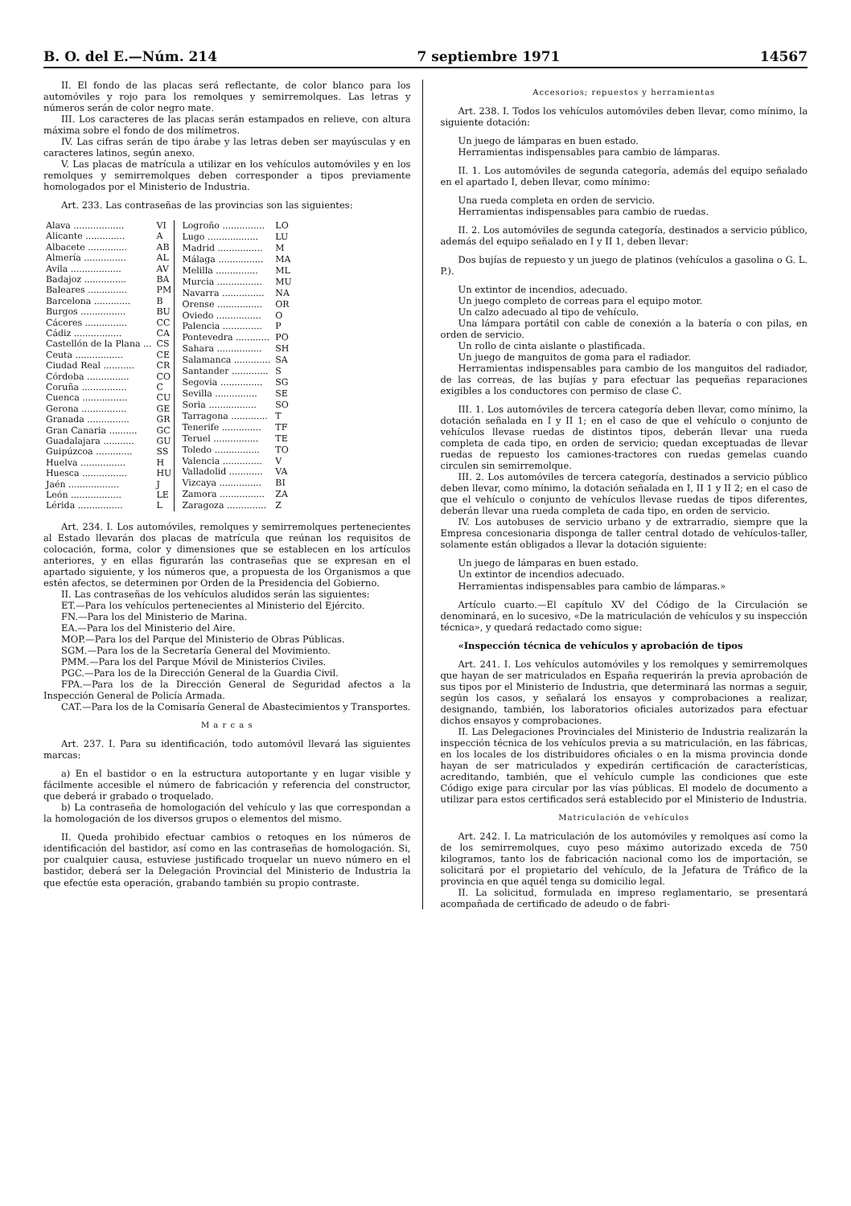B. O. del E.—Núm. 214 7 septiembre 1971 14567
II. El fondo de las placas será reflectante, de color blanco para los automóviles y rojo para los remolques y semirremolques. Las letras y números serán de color negro mate.
III. Los caracteres de las placas serán estampados en relieve, con altura máxima sobre el fondo de dos milímetros.
IV. Las cifras serán de tipo árabe y las letras deben ser mayúsculas y en caracteres latinos, según anexo.
V. Las placas de matrícula a utilizar en los vehículos automóviles y en los remolques y semirremolques deben corresponder a tipos previamente homologados por el Ministerio de Industria.
Art. 233. Las contraseñas de las provincias son las siguientes:
| Alava .................. | VI |
| Alicante .............. | A |
| Albacete .............. | AB |
| Almería ............... | AL |
| Avila .................. | AV |
| Badajoz ............... | BA |
| Baleares .............. | PM |
| Barcelona ............. | B |
| Burgos ................ | BU |
| Cáceres ............... | CC |
| Cádiz ................. | CA |
| Castellón de la Plana ... | CS |
| Ceuta ................. | CE |
| Ciudad Real ........... | CR |
| Córdoba ............... | CO |
| Coruña ................ | C |
| Cuenca ................ | CU |
| Gerona ................ | GE |
| Granada ............... | GR |
| Gran Canaria .......... | GC |
| Guadalajara ........... | GU |
| Guipúzcoa ............. | SS |
| Huelva ................ | H |
| Huesca ................ | HU |
| Jaén .................. | J |
| León .................. | LE |
| Lérida ................ | L |
| Logroño ............... | LO |
| Lugo .................. | LU |
| Madrid ................ | M |
| Málaga ................ | MA |
| Melilla ............... | ML |
| Murcia ................ | MU |
| Navarra ............... | NA |
| Orense ................ | OR |
| Oviedo ................ | O |
| Palencia .............. | P |
| Pontevedra ............ | PO |
| Sahara ................ | SH |
| Salamanca ............. | SA |
| Santander ............. | S |
| Segovia ............... | SG |
| Sevilla ............... | SE |
| Soria ................. | SO |
| Tarragona ............. | T |
| Tenerife .............. | TF |
| Teruel ................ | TE |
| Toledo ................ | TO |
| Valencia .............. | V |
| Valladolid ............ | VA |
| Vizcaya ............... | BI |
| Zamora ................ | ZA |
| Zaragoza .............. | Z |
Art. 234. I. Los automóviles, remolques y semirremolques pertenecientes al Estado llevarán dos placas de matrícula que reúnan los requisitos de colocación, forma, color y dimensiones que se establecen en los artículos anteriores, y en ellas figurarán las contraseñas que se expresan en el apartado siguiente, y los números que, a propuesta de los Organismos a que estén afectos, se determinen por Orden de la Presidencia del Gobierno.
II. Las contraseñas de los vehículos aludidos serán las siguientes:
ET.—Para los vehículos pertenecientes al Ministerio del Ejército.
FN.—Para los del Ministerio de Marina.
EA.—Para los del Ministerio del Aire.
MOP.—Para los del Parque del Ministerio de Obras Públicas.
SGM.—Para los de la Secretaría General del Movimiento.
PMM.—Para los del Parque Móvil de Ministerios Civiles.
PGC.—Para los de la Dirección General de la Guardia Civil.
FPA.—Para los de la Dirección General de Seguridad afectos a la Inspección General de Policía Armada.
CAT.—Para los de la Comisaría General de Abastecimientos y Transportes.
M a r c a s
Art. 237. I. Para su identificación, todo automóvil llevará las siguientes marcas:
a) En el bastidor o en la estructura autoportante y en lugar visible y fácilmente accesible el número de fabricación y referencia del constructor, que deberá ir grabado o troquelado.
b) La contraseña de homologación del vehículo y las que correspondan a la homologación de los diversos grupos o elementos del mismo.
II. Queda prohibido efectuar cambios o retoques en los números de identificación del bastidor, así como en las contraseñas de homologación. Si, por cualquier causa, estuviese justificado troquelar un nuevo número en el bastidor, deberá ser la Delegación Provincial del Ministerio de Industria la que efectúe esta operación, grabando también su propio contraste.
Accesorios; repuestos y herramientas
Art. 238. I. Todos los vehículos automóviles deben llevar, como mínimo, la siguiente dotación:
Un juego de lámparas en buen estado.
Herramientas indispensables para cambio de lámparas.
II. 1. Los automóviles de segunda categoría, además del equipo señalado en el apartado I, deben llevar, como mínimo:
Una rueda completa en orden de servicio.
Herramientas indispensables para cambio de ruedas.
II. 2. Los automóviles de segunda categoría, destinados a servicio público, además del equipo señalado en I y II 1, deben llevar:
Dos bujías de repuesto y un juego de platinos (vehículos a gasolina o G. L. P.).
Un extintor de incendios, adecuado.
Un juego completo de correas para el equipo motor.
Un calzo adecuado al tipo de vehículo.
Una lámpara portátil con cable de conexión a la batería o con pilas, en orden de servicio.
Un rollo de cinta aislante o plastificada.
Un juego de manguitos de goma para el radiador.
Herramientas indispensables para cambio de los manguitos del radiador, de las correas, de las bujías y para efectuar las pequeñas reparaciones exigibles a los conductores con permiso de clase C.
III. 1. Los automóviles de tercera categoría deben llevar, como mínimo, la dotación señalada en I y II 1; en el caso de que el vehículo o conjunto de vehículos llevase ruedas de distintos tipos, deberán llevar una rueda completa de cada tipo, en orden de servicio; quedan exceptuadas de llevar ruedas de repuesto los camiones-tractores con ruedas gemelas cuando circulen sin semirremolque.
III. 2. Los automóviles de tercera categoría, destinados a servicio público deben llevar, como mínimo, la dotación señalada en I, II 1 y II 2; en el caso de que el vehículo o conjunto de vehículos llevase ruedas de tipos diferentes, deberán llevar una rueda completa de cada tipo, en orden de servicio.
IV. Los autobuses de servicio urbano y de extrarradio, siempre que la Empresa concesionaria disponga de taller central dotado de vehículos-taller, solamente están obligados a llevar la dotación siguiente:
Un juego de lámparas en buen estado.
Un extintor de incendios adecuado.
Herramientas indispensables para cambio de lámparas.»
Artículo cuarto.—El capítulo XV del Código de la Circulación se denominará, en lo sucesivo, «De la matriculación de vehículos y su inspección técnica», y quedará redactado como sigue:
«Inspección técnica de vehículos y aprobación de tipos
Art. 241. I. Los vehículos automóviles y los remolques y semirremolques que hayan de ser matriculados en España requerirán la previa aprobación de sus tipos por el Ministerio de Industria, que determinará las normas a seguir, según los casos, y señalará los ensayos y comprobaciones a realizar, designando, también, los laboratorios oficiales autorizados para efectuar dichos ensayos y comprobaciones.
II. Las Delegaciones Provinciales del Ministerio de Industria realizarán la inspección técnica de los vehículos previa a su matriculación, en las fábricas, en los locales de los distribuidores oficiales o en la misma provincia donde hayan de ser matriculados y expedirán certificación de características, acreditando, también, que el vehículo cumple las condiciones que este Código exige para circular por las vías públicas. El modelo de documento a utilizar para estos certificados será establecido por el Ministerio de Industria.
Matriculación de vehículos
Art. 242. I. La matriculación de los automóviles y remolques así como la de los semirremolques, cuyo peso máximo autorizado exceda de 750 kilogramos, tanto los de fabricación nacional como los de importación, se solicitará por el propietario del vehículo, de la Jefatura de Tráfico de la provincia en que aquél tenga su domicilio legal.
II. La solicitud, formulada en impreso reglamentario, se presentará acompañada de certificado de adeudo o de fabri-